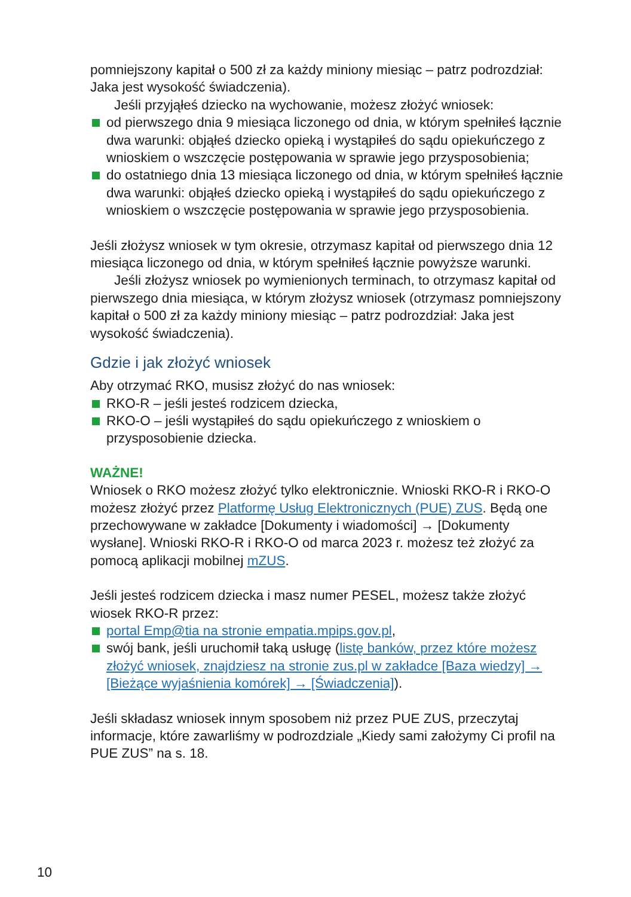pomniejszony kapitał o 500 zł za każdy miniony miesiąc – patrz podrozdział: Jaka jest wysokość świadczenia).
Jeśli przyjąłeś dziecko na wychowanie, możesz złożyć wniosek:
od pierwszego dnia 9 miesiąca liczonego od dnia, w którym spełniłeś łącznie dwa warunki: objąłeś dziecko opieką i wystąpiłeś do sądu opiekuńczego z wnioskiem o wszczęcie postępowania w sprawie jego przysposobienia;
do ostatniego dnia 13 miesiąca liczonego od dnia, w którym spełniłeś łącznie dwa warunki: objąłeś dziecko opieką i wystąpiłeś do sądu opiekuńczego z wnioskiem o wszczęcie postępowania w sprawie jego przysposobienia.
Jeśli złożysz wniosek w tym okresie, otrzymasz kapitał od pierwszego dnia 12 miesiąca liczonego od dnia, w którym spełniłeś łącznie powyższe warunki.
Jeśli złożysz wniosek po wymienionych terminach, to otrzymasz kapitał od pierwszego dnia miesiąca, w którym złożysz wniosek (otrzymasz pomniejszony kapitał o 500 zł za każdy miniony miesiąc – patrz podrozdział: Jaka jest wysokość świadczenia).
Gdzie i jak złożyć wniosek
Aby otrzymać RKO, musisz złożyć do nas wniosek:
RKO-R – jeśli jesteś rodzicem dziecka,
RKO-O – jeśli wystąpiłeś do sądu opiekuńczego z wnioskiem o przysposobienie dziecka.
WAŻNE!
Wniosek o RKO możesz złożyć tylko elektronicznie. Wnioski RKO-R i RKO-O możesz złożyć przez Platformę Usług Elektronicznych (PUE) ZUS. Będą one przechowywane w zakładce [Dokumenty i wiadomości] → [Dokumenty wysłane]. Wnioski RKO-R i RKO-O od marca 2023 r. możesz też złożyć za pomocą aplikacji mobilnej mZUS.
Jeśli jesteś rodzicem dziecka i masz numer PESEL, możesz także złożyć wiosek RKO-R przez:
portal Emp@tia na stronie empatia.mpips.gov.pl,
swój bank, jeśli uruchomił taką usługę (listę banków, przez które możesz złożyć wniosek, znajdziesz na stronie zus.pl w zakładce [Baza wiedzy] → [Bieżące wyjaśnienia komórek] → [Świadczenia]).
Jeśli składasz wniosek innym sposobem niż przez PUE ZUS, przeczytaj informacje, które zawarliśmy w podrozdziale „Kiedy sami założymy Ci profil na PUE ZUS” na s. 18.
10